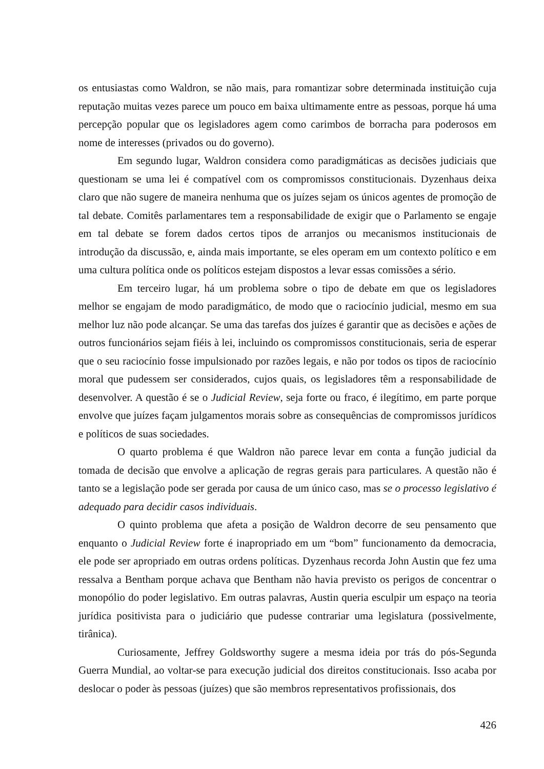os entusiastas como Waldron, se não mais, para romantizar sobre determinada instituição cuja reputação muitas vezes parece um pouco em baixa ultimamente entre as pessoas, porque há uma percepção popular que os legisladores agem como carimbos de borracha para poderosos em nome de interesses (privados ou do governo).
Em segundo lugar, Waldron considera como paradigmáticas as decisões judiciais que questionam se uma lei é compatível com os compromissos constitucionais. Dyzenhaus deixa claro que não sugere de maneira nenhuma que os juízes sejam os únicos agentes de promoção de tal debate. Comitês parlamentares tem a responsabilidade de exigir que o Parlamento se engaje em tal debate se forem dados certos tipos de arranjos ou mecanismos institucionais de introdução da discussão, e, ainda mais importante, se eles operam em um contexto político e em uma cultura política onde os políticos estejam dispostos a levar essas comissões a sério.
Em terceiro lugar, há um problema sobre o tipo de debate em que os legisladores melhor se engajam de modo paradigmático, de modo que o raciocínio judicial, mesmo em sua melhor luz não pode alcançar. Se uma das tarefas dos juízes é garantir que as decisões e ações de outros funcionários sejam fiéis à lei, incluindo os compromissos constitucionais, seria de esperar que o seu raciocínio fosse impulsionado por razões legais, e não por todos os tipos de raciocínio moral que pudessem ser considerados, cujos quais, os legisladores têm a responsabilidade de desenvolver. A questão é se o Judicial Review, seja forte ou fraco, é ilegítimo, em parte porque envolve que juízes façam julgamentos morais sobre as consequências de compromissos jurídicos e políticos de suas sociedades.
O quarto problema é que Waldron não parece levar em conta a função judicial da tomada de decisão que envolve a aplicação de regras gerais para particulares. A questão não é tanto se a legislação pode ser gerada por causa de um único caso, mas se o processo legislativo é adequado para decidir casos individuais.
O quinto problema que afeta a posição de Waldron decorre de seu pensamento que enquanto o Judicial Review forte é inapropriado em um “bom” funcionamento da democracia, ele pode ser apropriado em outras ordens políticas. Dyzenhaus recorda John Austin que fez uma ressalva a Bentham porque achava que Bentham não havia previsto os perigos de concentrar o monopólio do poder legislativo. Em outras palavras, Austin queria esculpir um espaço na teoria jurídica positivista para o judiciário que pudesse contrariar uma legislatura (possivelmente, tirânica).
Curiosamente, Jeffrey Goldsworthy sugere a mesma ideia por trás do pós-Segunda Guerra Mundial, ao voltar-se para execução judicial dos direitos constitucionais. Isso acaba por deslocar o poder às pessoas (juízes) que são membros representativos profissionais, dos
426